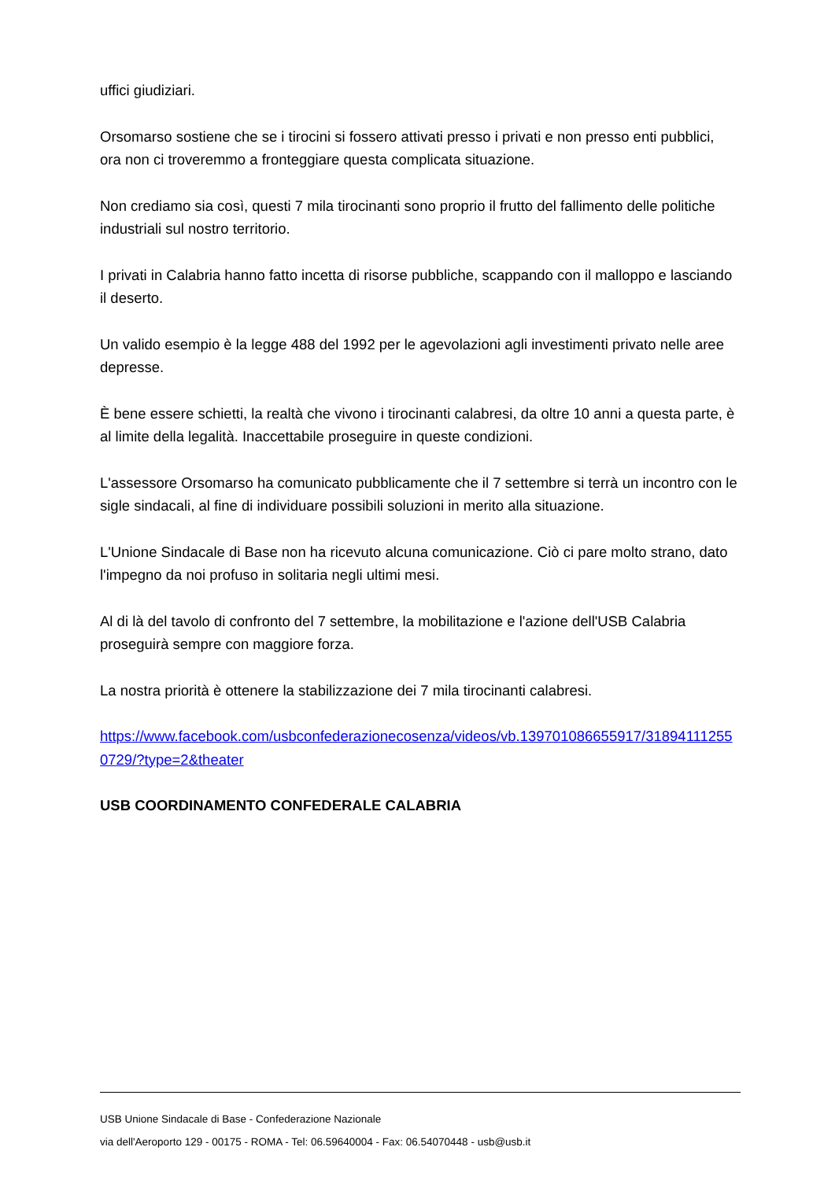uffici giudiziari.
Orsomarso sostiene che se i tirocini si fossero attivati presso i privati e non presso enti pubblici, ora non ci troveremmo a fronteggiare questa complicata situazione.
Non crediamo sia così, questi 7 mila tirocinanti sono proprio il frutto del fallimento delle politiche industriali sul nostro territorio.
I privati in Calabria hanno fatto incetta di risorse pubbliche, scappando con il malloppo e lasciando il deserto.
Un valido esempio è la legge 488 del 1992 per le agevolazioni agli investimenti privato nelle aree depresse.
È bene essere schietti, la realtà che vivono i tirocinanti calabresi, da oltre 10 anni a questa parte, è al limite della legalità. Inaccettabile proseguire in queste condizioni.
L'assessore Orsomarso ha comunicato pubblicamente che il 7 settembre si terrà un incontro con le sigle sindacali, al fine di individuare possibili soluzioni in merito alla situazione.
L'Unione Sindacale di Base non ha ricevuto alcuna comunicazione. Ciò ci pare molto strano, dato l'impegno da noi profuso in solitaria negli ultimi mesi.
Al di là del tavolo di confronto del 7 settembre, la mobilitazione e l'azione dell'USB Calabria proseguirà sempre con maggiore forza.
La nostra priorità è ottenere la stabilizzazione dei 7 mila tirocinanti calabresi.
https://www.facebook.com/usbconfederazionecosenza/videos/vb.139701086655917/318941112550729/?type=2&theater
USB COORDINAMENTO CONFEDERALE CALABRIA
USB Unione Sindacale di Base - Confederazione Nazionale
via dell'Aeroporto 129 - 00175 - ROMA - Tel: 06.59640004 - Fax: 06.54070448 - usb@usb.it